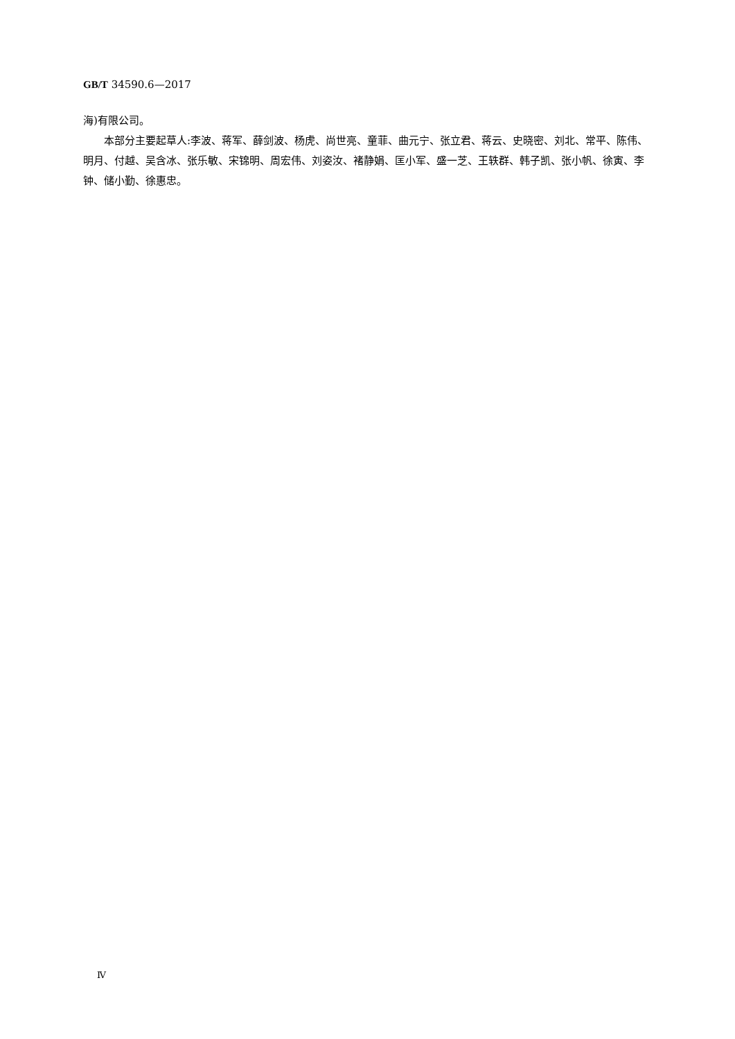GB/T 34590.6—2017
海)有限公司。
本部分主要起草人:李波、蒋军、薛剑波、杨虎、尚世亮、童菲、曲元宁、张立君、蒋云、史晓密、刘北、常平、陈伟、明月、付越、吴含冰、张乐敏、宋锦明、周宏伟、刘姿汝、褚静娟、匡小军、盛一芝、王轶群、韩子凯、张小帆、徐寅、李钟、储小勤、徐惠忠。
Ⅳ